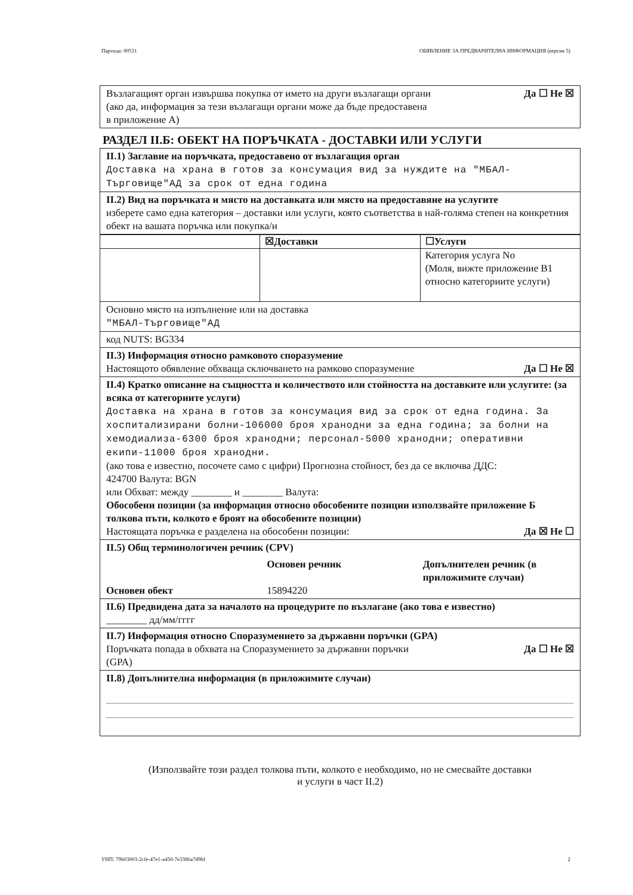Партида: 00531 ОБЯВЛЕНИЕ ЗА ПРЕДВАРИТЕЛНА ИНФОРМАЦИЯ (версия 5)
Възлагащият орган извършва покупка от името на други възлагащи органи
(ако да, информация за тези възлагащи органи може да бъде предоставена
в приложение А) Да ☐ Не ☒
РАЗДЕЛ II.Б: ОБЕКТ НА ПОРЪЧКАТА - ДОСТАВКИ ИЛИ УСЛУГИ
II.1) Заглавие на поръчката, предоставено от възлагащия орган
Доставка на храна в готов за консумация вид за нуждите на "МБАЛ-Търговище"АД за срок от една година
II.2) Вид на поръчката и място на доставката или място на предоставяне на услугите
изберете само една категория – доставки или услуги, която съответства в най-голяма степен на конкретния обект на вашата поръчка или покупка/и
| | ☒Доставки | ☐Услуги |
| | | Категория услуга No (Моля, вижте приложение B1 относно категориите услуги) |
Основно място на изпълнение или на доставка
"МБАЛ-Търговище"АД
код NUTS: BG334
II.3) Информация относно рамковото споразумение
Настоящото обявление обхваща сключването на рамково споразумение Да ☐ Не ☒
II.4) Кратко описание на същността и количеството или стойността на доставките или услугите: (за всяка от категориите услуги)
Доставка на храна в готов за консумация вид за срок от една година. За хоспитализирани болни-106000 броя хранодни за една година; за болни на хемодиализа-6300 броя хранодни; персонал-5000 хранодни; оперативни екипи-11000 броя хранодни.
(ако това е известно, посочете само с цифри) Прогнозна стойност, без да се включва ДДС:
424700 Валута: BGN
или Обхват: между ________ и ________ Валута:
Обособени позиции (за информация относно обособените позиции използвайте приложение Б толкова пъти, колкото е броят на обособените позиции)
Настоящата поръчка е разделена на обособени позиции: Да ☒ Не ☐
II.5) Общ терминологичен речник (CPV)
| | Основен речник | Допълнителен речник (в приложимите случаи) |
| Основен обект | 15894220 | |
II.6) Предвидена дата за началото на процедурите по възлагане (ако това е известно)
________ дд/мм/гггг
II.7) Информация относно Споразумението за държавни поръчки (GPA)
Поръчката попада в обхвата на Споразумението за държавни поръчки
(GPA) Да ☐ Не ☒
II.8) Допълнителна информация (в приложимите случаи)
(Използвайте този раздел толкова пъти, колкото е необходимо, но не смесвайте доставки
и услуги в част II.2)
УНП: 79b03003-2cfe-47e1-a450-7e3386a7d9bf 2